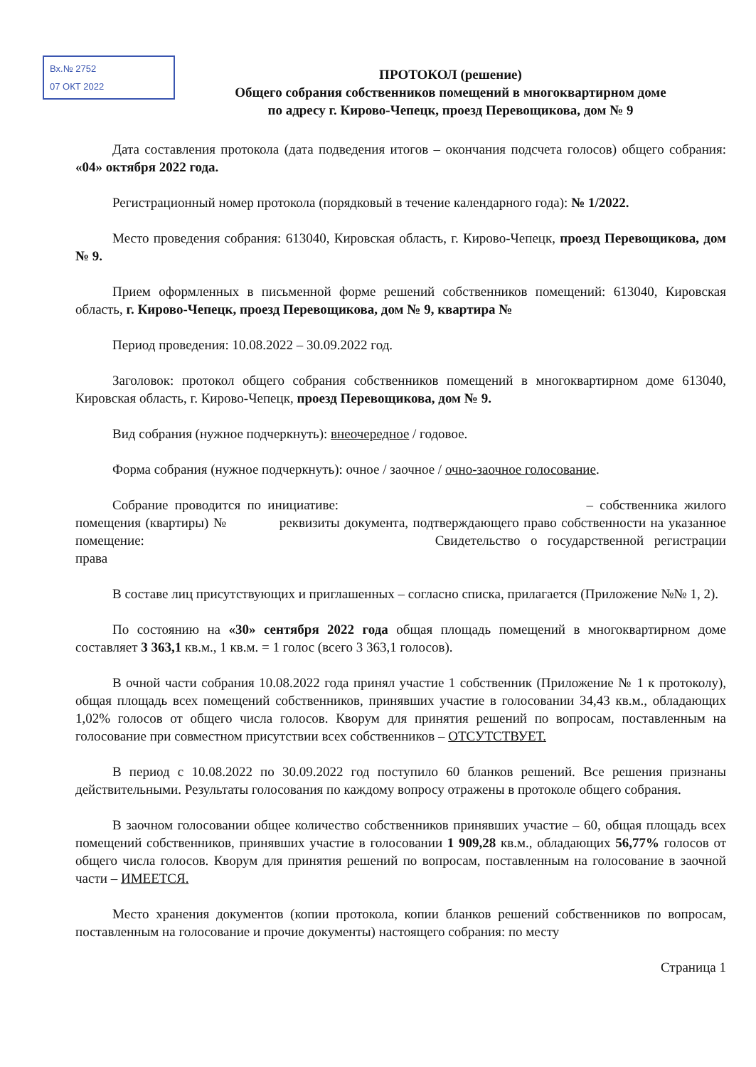Вх.№ 2752
07 ОКТ 2022
ПРОТОКОЛ (решение)
Общего собрания собственников помещений в многоквартирном доме
по адресу г. Кирово-Чепецк, проезд Перевощикова, дом № 9
Дата составления протокола (дата подведения итогов – окончания подсчета голосов) общего собрания: «04» октября 2022 года.
Регистрационный номер протокола (порядковый в течение календарного года): № 1/2022.
Место проведения собрания: 613040, Кировская область, г. Кирово-Чепецк, проезд Перевощикова, дом № 9.
Прием оформленных в письменной форме решений собственников помещений: 613040, Кировская область, г. Кирово-Чепецк, проезд Перевощикова, дом № 9, квартира №
Период проведения: 10.08.2022 – 30.09.2022 год.
Заголовок: протокол общего собрания собственников помещений в многоквартирном доме 613040, Кировская область, г. Кирово-Чепецк, проезд Перевощикова, дом № 9.
Вид собрания (нужное подчеркнуть): внеочередное / годовое.
Форма собрания (нужное подчеркнуть): очное / заочное / очно-заочное голосование.
Собрание проводится по инициативе: – собственника жилого помещения (квартиры) № реквизиты документа, подтверждающего право собственности на указанное помещение: Свидетельство о государственной регистрации права
В составе лиц присутствующих и приглашенных – согласно списка, прилагается (Приложение №№ 1, 2).
По состоянию на «30» сентября 2022 года общая площадь помещений в многоквартирном доме составляет 3 363,1 кв.м., 1 кв.м. = 1 голос (всего 3 363,1 голосов).
В очной части собрания 10.08.2022 года принял участие 1 собственник (Приложение № 1 к протоколу), общая площадь всех помещений собственников, принявших участие в голосовании 34,43 кв.м., обладающих 1,02% голосов от общего числа голосов. Кворум для принятия решений по вопросам, поставленным на голосование при совместном присутствии всех собственников – ОТСУТСТВУЕТ.
В период с 10.08.2022 по 30.09.2022 год поступило 60 бланков решений. Все решения признаны действительными. Результаты голосования по каждому вопросу отражены в протоколе общего собрания.
В заочном голосовании общее количество собственников принявших участие – 60, общая площадь всех помещений собственников, принявших участие в голосовании 1 909,28 кв.м., обладающих 56,77% голосов от общего числа голосов. Кворум для принятия решений по вопросам, поставленным на голосование в заочной части – ИМЕЕТСЯ.
Место хранения документов (копии протокола, копии бланков решений собственников по вопросам, поставленным на голосование и прочие документы) настоящего собрания: по месту
Страница 1